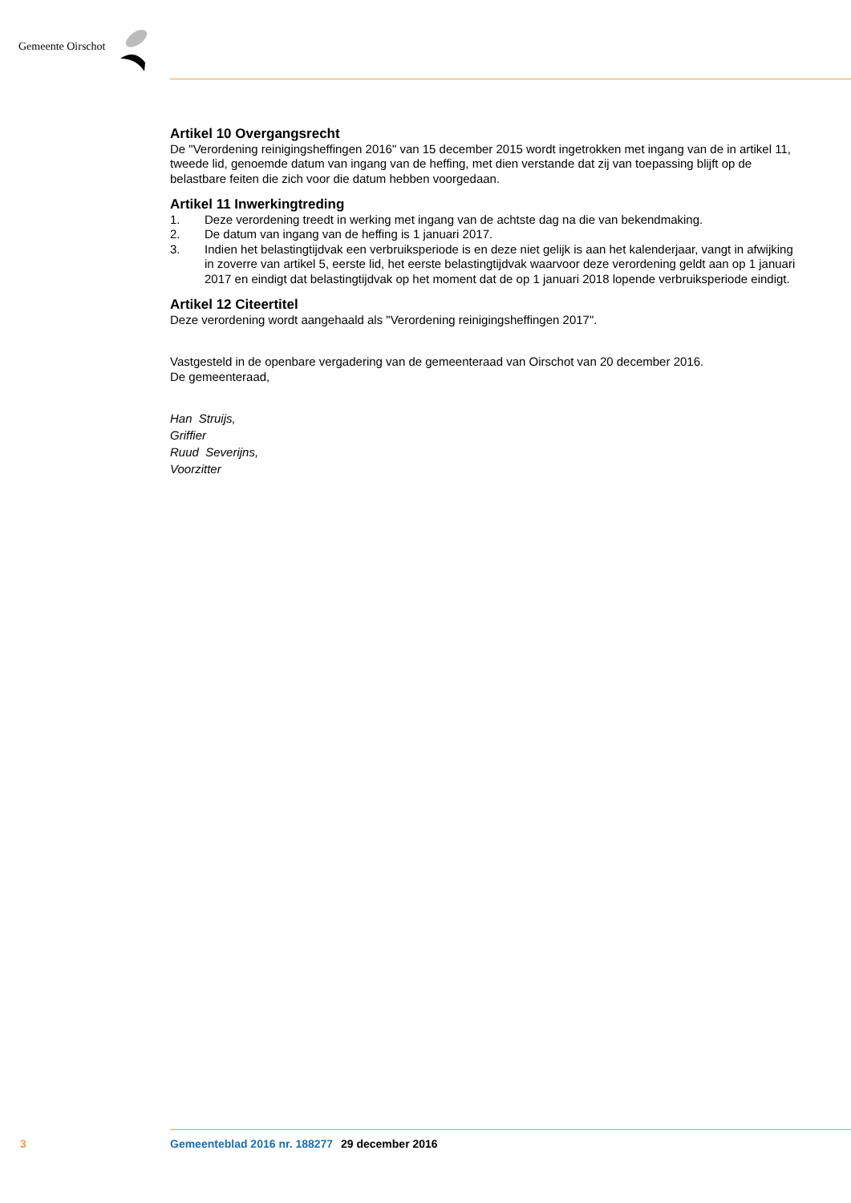Gemeente Oirschot
Artikel 10 Overgangsrecht
De "Verordening reinigingsheffingen 2016" van 15 december 2015 wordt ingetrokken met ingang van de in artikel 11, tweede lid, genoemde datum van ingang van de heffing, met dien verstande dat zij van toepassing blijft op de belastbare feiten die zich voor die datum hebben voorgedaan.
Artikel 11 Inwerkingtreding
1. Deze verordening treedt in werking met ingang van de achtste dag na die van bekendmaking.
2. De datum van ingang van de heffing is 1 januari 2017.
3. Indien het belastingtijdvak een verbruiksperiode is en deze niet gelijk is aan het kalenderjaar, vangt in afwijking in zoverre van artikel 5, eerste lid, het eerste belastingtijdvak waarvoor deze verordening geldt aan op 1 januari 2017 en eindigt dat belastingtijdvak op het moment dat de op 1 januari 2018 lopende verbruiksperiode eindigt.
Artikel 12 Citeertitel
Deze verordening wordt aangehaald als "Verordening reinigingsheffingen 2017".
Vastgesteld in de openbare vergadering van de gemeenteraad van Oirschot van 20 december 2016.
De gemeenteraad,
Han Struijs,
Griffier
Ruud Severijns,
Voorzitter
3 Gemeenteblad 2016 nr. 188277 29 december 2016